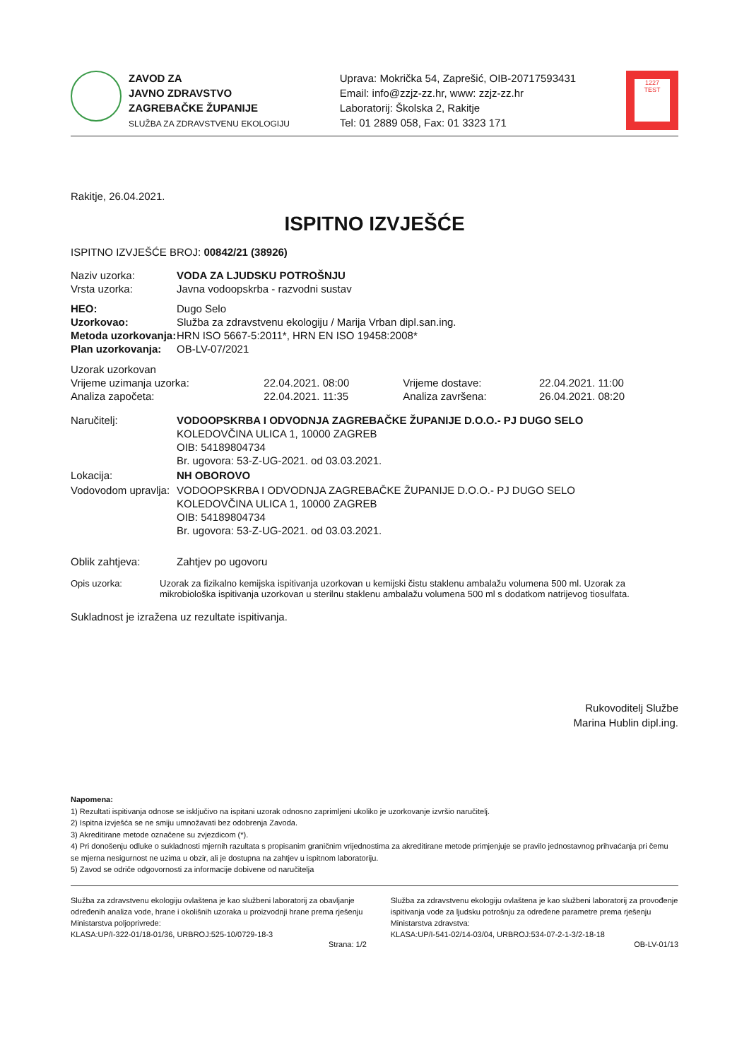ZAVOD ZA
JAVNO ZDRAVSTVO
ZAGREBAČKE ŽUPANIJE
SLUŽBA ZA ZDRAVSTVENU EKOLOGIJU
Uprava: Mokrička 54, Zaprešić, OIB-20717593431
Email: info@zzjz-zz.hr, www: zzjz-zz.hr
Laboratorij: Školska 2, Rakitje
Tel: 01 2889 058, Fax: 01 3323 171
1227
TEST
Rakitje, 26.04.2021.
ISPITNO IZVJEŠĆE
ISPITNO IZVJEŠĆE BROJ: 00842/21 (38926)
| Naziv uzorka: | VODA ZA LJUDSKU POTROŠNJU |
| Vrsta uzorka: | Javna vodoopskrba - razvodni sustav |
| HEO: | Dugo Selo |
| Uzorkovao: | Služba za zdravstvenu ekologiju / Marija Vrban dipl.san.ing. |
| Metoda uzorkovanja: | HRN ISO 5667-5:2011*, HRN EN ISO 19458:2008* |
| Plan uzorkovanja: | OB-LV-07/2021 |
| Uzorak uzorkovan | | | |
| Vrijeme uzimanja uzorka: | 22.04.2021. 08:00 | Vrijeme dostave: | 22.04.2021. 11:00 |
| Analiza započeta: | 22.04.2021. 11:35 | Analiza završena: | 26.04.2021. 08:20 |
| Naručitelj: | VODOOPSKRBA I ODVODNJA ZAGREBAČKE ŽUPANIJE D.O.O.- PJ DUGO SELO KOLEDOVČINA ULICA 1, 10000 ZAGREB OIB: 54189804734 Br. ugovora: 53-Z-UG-2021. od 03.03.2021. |
| Lokacija: | NH OBOROVO |
| Vodovodom upravlja: | VODOOPSKRBA I ODVODNJA ZAGREBAČKE ŽUPANIJE D.O.O.- PJ DUGO SELO KOLEDOVČINA ULICA 1, 10000 ZAGREB OIB: 54189804734 Br. ugovora: 53-Z-UG-2021. od 03.03.2021. |
| Oblik zahtjeva: | Zahtjev po ugovoru |
| Opis uzorka: | Uzorak za fizikalno kemijska ispitivanja uzorkovan u kemijski čistu staklenu ambalažu volumena 500 ml. Uzorak za mikrobiološka ispitivanja uzorkovan u sterilnu staklenu ambalažu volumena 500 ml s dodatkom natrijevog tiosulfata. |
Sukladnost je izražena uz rezultate ispitivanja.
Rukovoditelj Službe
Marina Hublin dipl.ing.
Napomena:
1) Rezultati ispitivanja odnose se isključivo na ispitani uzorak odnosno zaprimljeni ukoliko je uzorkovanje izvršio naručitelj.
2) Ispitna izvješća se ne smiju umnožavati bez odobrenja Zavoda.
3) Akreditirane metode označene su zvjezdicom (*).
4) Pri donošenju odluke o sukladnosti mjernih razultata s propisanim graničnim vrijednostima za akreditirane metode primjenjuje se pravilo jednostavnog prihvaćanja pri čemu se mjerna nesigurnost ne uzima u obzir, ali je dostupna na zahtjev u ispitnom laboratoriju.
5) Zavod se odriče odgovornosti za informacije dobivene od naručitelja
Služba za zdravstvenu ekologiju ovlaštena je kao službeni laboratorij za obavljanje određenih analiza vode, hrane i okolišnih uzoraka u proizvodnji hrane prema rješenju Ministarstva poljoprivrede:
KLASA:UP/I-322-01/18-01/36, URBROJ:525-10/0729-18-3
Služba za zdravstvenu ekologiju ovlaštena je kao službeni laboratorij za provođenje ispitivanja vode za ljudsku potrošnju za određene parametre prema rješenju Ministarstva zdravstva:
KLASA:UP/I-541-02/14-03/04, URBROJ:534-07-2-1-3/2-18-18
Strana: 1/2 OB-LV-01/13